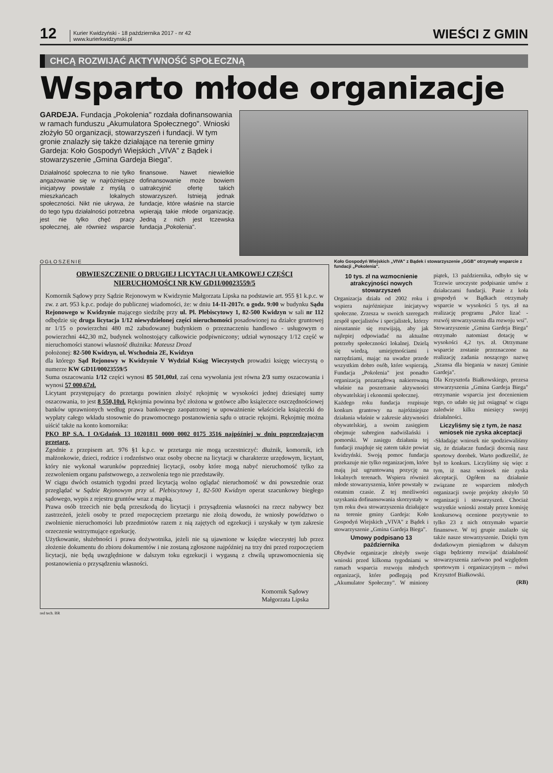12
Kurier Kwidzyński - 18 października 2017 - nr 42
www.kurierkwidzynski.pl
WIEŚCI Z GMIN
CHCĄ ROZWIJAĆ AKTYWNOŚĆ SPOŁECZNĄ
Wsparto młode organizacje
GARDEJA. Fundacja „Pokolenia" rozdała dofinansowania w ramach funduszu „Akumulatora Społecznego". Wnioski złożyło 50 organizacji, stowarzyszeń i fundacji. W tym gronie znalazły się także działające na terenie gminy Gardeja: Koło Gospodyń Wiejskich „VIVA" z Bądek i stowarzyszenie „Gmina Gardeja Biega".
Działalność społeczna to nie tylko angażowanie się w najróżniejsze inicjatywy powstałe z myślą o mieszkańcach lokalnych społeczności. Nikt nie ukrywa, że do tego typu działalności potrzebna jest nie tylko chęć pracy społecznej, ale również wsparcie finansowe. Nawet niewielkie dofinansowanie może bowiem uatrakcyjnić ofertę takich stowarzyszeń. Istnieją jednak fundacje, które właśnie na starcie wpierają takie młode organizację. Jedną z nich jest tczewska fundacja „Pokolenia".
OGŁOSZENIE
OBWIESZCZENIE O DRUGIEJ LICYTACJI UŁAMKOWEJ CZĘŚCI NIERUCHOMOŚCI NR KW GD1I/00023559/5
Komornik Sądowy przy Sądzie Rejonowym w Kwidzynie Małgorzata Lipska na podstawie art. 955 §1 k.p.c. w zw. z art. 953 k.p.c. podaje do publicznej wiadomości, że: w dniu 14-11-2017r. o godz. 9:00 w budynku Sądu Rejonowego w Kwidzynie mającego siedzibę przy ul. Pl. Plebiscytowy 1, 82-500 Kwidzyn w sali nr 112 odbędzie się druga licytacja 1/12 niewydzielonej części nieruchomości posadowionej na działce gruntowej nr 1/15 o powierzchni 480 m2 zabudowanej budynkiem o przeznaczeniu handlowo - usługowym o powierzchni 442,30 m2, budynek wolnostojący całkowicie podpiwniczony; udział wynoszący 1/12 część w nieruchomości stanowi własność dłużnika: Mateusz Drozd
położonej: 82-500 Kwidzyn, ul. Wschodnia 2E, Kwidzyn
dla którego Sąd Rejonowy w Kwidzynie V Wydział Ksiąg Wieczystych prowadzi księgę wieczystą o numerze KW GD1I/00023559/5
Suma oszacowania 1/12 części wynosi 85 501,00zł, zaś cena wywołania jest równa 2/3 sumy oszacowania i wynosi 57 000,67zł.
Licytant przystępujący do przetargu powinien złożyć rękojmię w wysokości jednej dziesiątej sumy oszacowania, to jest 8 550,10zł. Rękojmia powinna być złożona w gotówce albo książeczce oszczędnościowej banków uprawnionych według prawa bankowego zaopatrzonej w upoważnienie właściciela książeczki do wypłaty całego wkładu stosownie do prawomocnego postanowienia sądu o utracie rękojmi. Rękojmię można uiścić także na konto komornika:
PKO BP S.A. I O/Gdańsk 13 10201811 0000 0002 0175 3516 najpóźniej w dniu poprzedzającym przetarg.
Zgodnie z przepisem art. 976 §1 k.p.c. w przetargu nie mogą uczestniczyć: dłużnik, komornik, ich małżonkowie, dzieci, rodzice i rodzeństwo oraz osoby obecne na licytacji w charakterze urzędowym, licytant, który nie wykonał warunków poprzedniej licytacji, osoby które mogą nabyć nieruchomość tylko za zezwoleniem organu państwowego, a zezwolenia tego nie przedstawiły.
W ciągu dwóch ostatnich tygodni przed licytacją wolno oglądać nieruchomość w dni powszednie oraz przeglądać w Sądzie Rejonowym przy ul. Plebiscytowy 1, 82-500 Kwidzyn operat szacunkowy biegłego sądowego, wypis z rejestru gruntów wraz z mapką.
Prawa osób trzecich nie będą przeszkodą do licytacji i przysądzenia własności na rzecz nabywcy bez zastrzeżeń, jeżeli osoby te przed rozpoczęciem przetargu nie złożą dowodu, że wniosły powództwo o zwolnienie nieruchomości lub przedmiotów razem z nią zajętych od egzekucji i uzyskały w tym zakresie orzeczenie wstrzymujące egzekucję.
Użytkowanie, służebności i prawa dożywotnika, jeżeli nie są ujawnione w księdze wieczystej lub przez złożenie dokumentu do zbioru dokumentów i nie zostaną zgłoszone najpóźniej na trzy dni przed rozpoczęciem licytacji, nie będą uwzględnione w dalszym toku egzekucji i wygasną z chwilą uprawomocnienia się postanowienia o przysądzeniu własności.
Komornik Sądowy
Małgorzata Lipska
Koło Gospodyń Wiejskich „VIVA" z Bądek i stowarzyszenie „GGB" otrzymały wsparcie z fundacji „Pokolenia".
10 tys. zł na wzmocnienie atrakcyjności nowych stowarzyszeń
Organizacja działa od 2002 roku i wspiera najróżniejsze inicjatywy społeczne. Zrzesza w swoich szeregach zespół specjalistów i specjalistek, którzy nieustannie się rozwijają, aby jak najlepiej odpowiadać na aktualne potrzeby społeczności lokalnej. Dzielą się wiedzą, umiejętnościami i narzędziami, mając na uwadze przede wszystkim dobro osób, które wspierają. Fundacja „Pokolenia" jest ponadto organizacją pozarządową nakierowaną właśnie na poszerzanie aktywności obywatelskiej i ekonomii społecznej.
Każdego roku fundacja rozpisuje konkurs grantowy na najróżniejsze działania właśnie w zakresie aktywności obywatelskiej, a swoim zasięgiem obejmuje subregion nadwiślański i pomorski. W zasięgu działania tej fundacji znajduje się zatem także powiat kwidzyński. Swoją pomoc fundacja przekazuje nie tylko organizacjom, które mają już ugruntowaną pozycję na lokalnych terenach. Wspiera również młode stowarzyszenia, które powstały w ostatnim czasie. Z tej możliwości uzyskania dofinansowania skorzystały w tym roku dwa stowarzyszenia działające na terenie gminy Gardeja: Koło Gospodyń Wiejskich „VIVA" z Bądek i stowarzyszenie „Gmina Gardeja Biega".
Umowy podpisano 13 października
Obydwie organizacje złożyły swoje wnioski przed kilkoma tygodniami w ramach wsparcia rozwoju młodych organizacji, które podlegają pod „Akumulator Społeczny". W miniony piątek, 13 października, odbyło się w Tczewie uroczyste podpisanie umów z działaczami fundacji. Panie z koła gospodyń w Bądkach otrzymały wsparcie w wysokości 5 tys. zł na realizację programu „Palce lizać - rozwój stowarzyszenia dla rozwoju wsi". Stowarzyszenie „Gmina Gardeja Biega" otrzymało natomiast dotację w wysokości 4,2 tys. zł. Otrzymane wsparcie zostanie przeznaczone na realizację zadania noszącego nazwę „Szansa dla biegania w naszej Gminie Gardeja".
Dla Krzysztofa Białkowskiego, prezesa stowarzyszenia „Gmina Gardeja Biega" otrzymanie wsparcia jest docenieniem tego, co udało się już osiągnąć w ciągu zaledwie kilku miesięcy swojej działalności.
Liczyliśmy się z tym, że nasz wniosek nie zyska akceptacji
-Składając wniosek nie spodziewaliśmy się, że działacze fundacji docenią nasz sportowy dorobek. Warto podkreślić, że był to konkurs. Liczyliśmy się więc z tym, iż nasz wniosek nie zyska akceptacji. Ogółem na działanie związane ze wsparciem młodych organizacji swoje projekty złożyło 50 organizacji i stowarzyszeń. Chociaż wszystkie wnioski zostały przez komisję konkursową ocenione pozytywnie to tylko 23 z nich otrzymało wparcie finansowe. W tej grupie znalazło się także nasze stowarzyszenie. Dzięki tym dodatkowym pieniądzom w dalszym ciągu będziemy rozwijać działalność stowarzyszenia zarówno pod względem sportowym i organizacyjnym – mówi Krzysztof Białkowski.
(RB)
red tech. BR